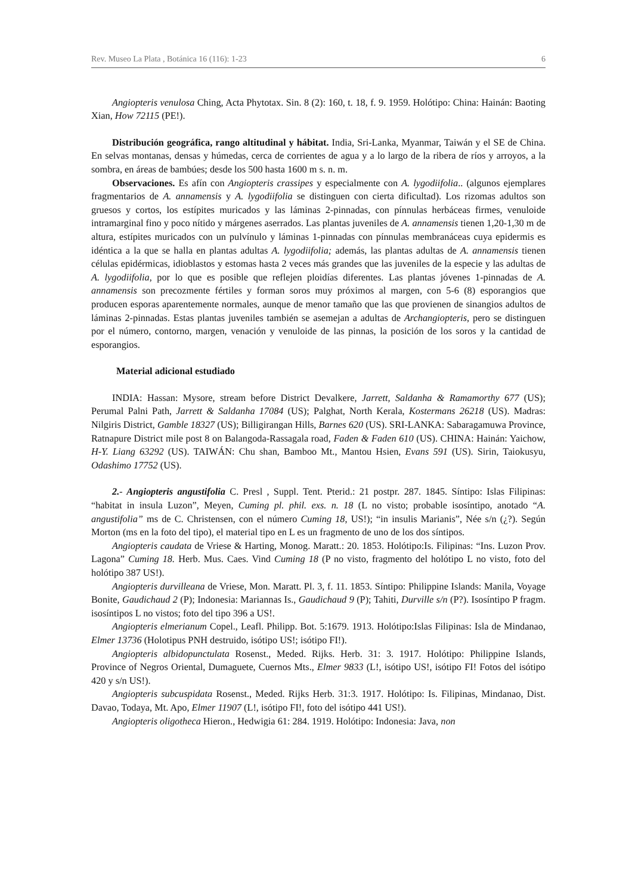Rev. Museo La Plata , Botánica 16 (116): 1-23 6
Angiopteris venulosa Ching, Acta Phytotax. Sin. 8 (2): 160, t. 18, f. 9. 1959. Holótipo: China: Hainán: Baoting Xian, How 72115 (PE!).
Distribución geográfica, rango altitudinal y hábitat. India, Sri-Lanka, Myanmar, Taiwán y el SE de China. En selvas montanas, densas y húmedas, cerca de corrientes de agua y a lo largo de la ribera de ríos y arroyos, a la sombra, en áreas de bambúes; desde los 500 hasta 1600 m s. n. m.
Observaciones. Es afín con Angiopteris crassipes y especialmente con A. lygodiifolia.. (algunos ejemplares fragmentarios de A. annamensis y A. lygodiifolia se distinguen con cierta dificultad). Los rizomas adultos son gruesos y cortos, los estípites muricados y las láminas 2-pinnadas, con pínnulas herbáceas firmes, venuloide intramarginal fino y poco nítido y márgenes aserrados. Las plantas juveniles de A. annamensis tienen 1,20-1,30 m de altura, estípites muricados con un pulvínulo y láminas 1-pinnadas con pínnulas membranáceas cuya epidermis es idéntica a la que se halla en plantas adultas A. lygodiifolia; además, las plantas adultas de A. annamensis tienen células epidérmicas, idioblastos y estomas hasta 2 veces más grandes que las juveniles de la especie y las adultas de A. lygodiifolia, por lo que es posible que reflejen ploidías diferentes. Las plantas jóvenes 1-pinnadas de A. annamensis son precozmente fértiles y forman soros muy próximos al margen, con 5-6 (8) esporangios que producen esporas aparentemente normales, aunque de menor tamaño que las que provienen de sinangios adultos de láminas 2-pinnadas. Estas plantas juveniles también se asemejan a adultas de Archangiopteris, pero se distinguen por el número, contorno, margen, venación y venuloide de las pinnas, la posición de los soros y la cantidad de esporangios.
Material adicional estudiado
INDIA: Hassan: Mysore, stream before District Devalkere, Jarrett, Saldanha & Ramamorthy 677 (US); Perumal Palni Path, Jarrett & Saldanha 17084 (US); Palghat, North Kerala, Kostermans 26218 (US). Madras: Nilgiris District, Gamble 18327 (US); Billigirangan Hills, Barnes 620 (US). SRI-LANKA: Sabaragamuwa Province, Ratnapure District mile post 8 on Balangoda-Rassagala road, Faden & Faden 610 (US). CHINA: Hainán: Yaichow, H-Y. Liang 63292 (US). TAIWÁN: Chu shan, Bamboo Mt., Mantou Hsien, Evans 591 (US). Sirin, Taiokusyu, Odashimo 17752 (US).
2.- Angiopteris angustifolia C. Presl , Suppl. Tent. Pterid.: 21 postpr. 287. 1845. Síntipo: Islas Filipinas: “habitat in insula Luzon”, Meyen, Cuming pl. phil. exs. n. 18 (L no visto; probable isosíntipo, anotado “A. angustifolia” ms de C. Christensen, con el número Cuming 18, US!); “in insulis Marianis”, Née s/n (¿?). Según Morton (ms en la foto del tipo), el material tipo en L es un fragmento de uno de los dos síntipos.
Angiopteris caudata de Vriese & Harting, Monog. Maratt.: 20. 1853. Holótipo:Is. Filipinas: “Ins. Luzon Prov. Lagona” Cuming 18. Herb. Mus. Caes. Vind Cuming 18 (P no visto, fragmento del holótipo L no visto, foto del holótipo 387 US!).
Angiopteris durvilleana de Vriese, Mon. Maratt. Pl. 3, f. 11. 1853. Síntipo: Philippine Islands: Manila, Voyage Bonite, Gaudichaud 2 (P); Indonesia: Mariannas Is., Gaudichaud 9 (P); Tahiti, Durville s/n (P?). Isosíntipo P fragm. isosíntipos L no vistos; foto del tipo 396 a US!.
Angiopteris elmerianum Copel., Leafl. Philipp. Bot. 5:1679. 1913. Holótipo:Islas Filipinas: Isla de Mindanao, Elmer 13736 (Holotipus PNH destruido, isótipo US!; isótipo FI!).
Angiopteris albidopunctulata Rosenst., Meded. Rijks. Herb. 31: 3. 1917. Holótipo: Philippine Islands, Province of Negros Oriental, Dumaguete, Cuernos Mts., Elmer 9833 (L!, isótipo US!, isótipo FI! Fotos del isótipo 420 y s/n US!).
Angiopteris subcuspidata Rosenst., Meded. Rijks Herb. 31:3. 1917. Holótipo: Is. Filipinas, Mindanao, Dist. Davao, Todaya, Mt. Apo, Elmer 11907 (L!, isótipo FI!, foto del isótipo 441 US!).
Angiopteris oligotheca Hieron., Hedwigia 61: 284. 1919. Holótipo: Indonesia: Java, non